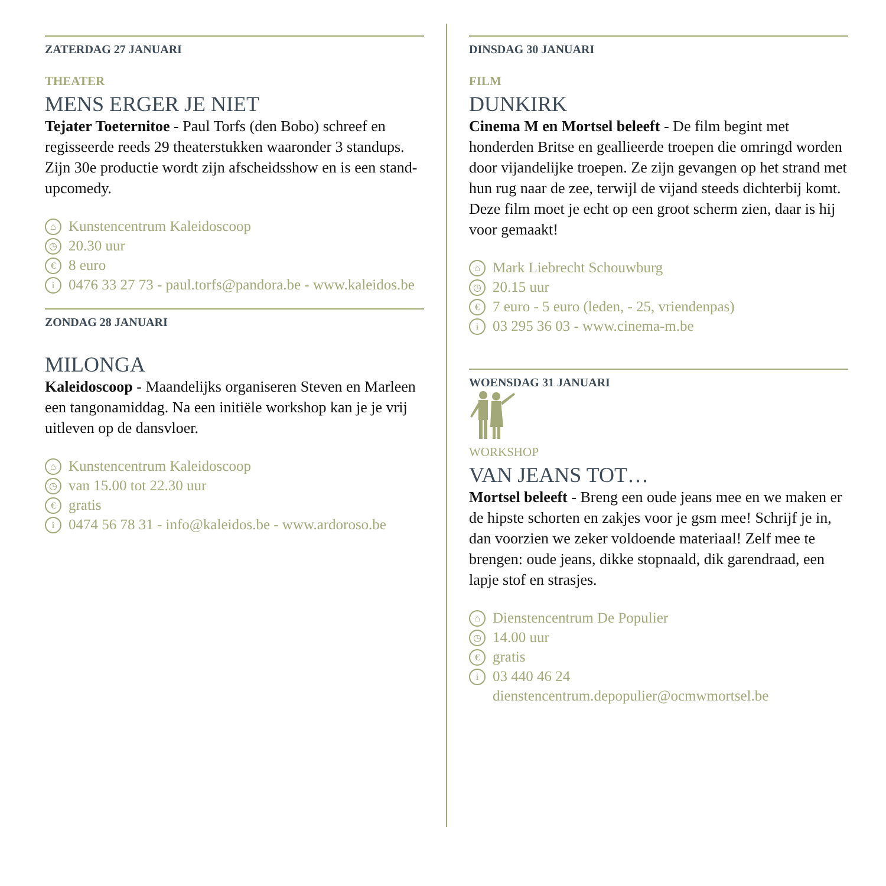ZATERDAG 27 JANUARI
THEATER
MENS ERGER JE NIET
Tejater Toeternitoe - Paul Torfs (den Bobo) schreef en regisseerde reeds 29 theaterstukken waaronder 3 standups. Zijn 30e productie wordt zijn afscheidsshow en is een stand-upcomedy.
⌂ Kunstencentrum Kaleidoscoop
◷ 20.30 uur
€ 8 euro
i 0476 33 27 73 - paul.torfs@pandora.be - www.kaleidos.be
ZONDAG 28 JANUARI
MILONGA
Kaleidoscoop - Maandelijks organiseren Steven en Marleen een tangonamiddag. Na een initiële workshop kan je je vrij uitleven op de dansvloer.
⌂ Kunstencentrum Kaleidoscoop
◷ van 15.00 tot 22.30 uur
€ gratis
i 0474 56 78 31 - info@kaleidos.be - www.ardoroso.be
DINSDAG 30 JANUARI
FILM
DUNKIRK
Cinema M en Mortsel beleeft - De film begint met honderden Britse en geallieerde troepen die omringd worden door vijandelijke troepen. Ze zijn gevangen op het strand met hun rug naar de zee, terwijl de vijand steeds dichterbij komt. Deze film moet je echt op een groot scherm zien, daar is hij voor gemaakt!
⌂ Mark Liebrecht Schouwburg
◷ 20.15 uur
€ 7 euro - 5 euro (leden, - 25, vriendenpas)
i 03 295 36 03 - www.cinema-m.be
WOENSDAG 31 JANUARI
WORKSHOP
VAN JEANS TOT…
Mortsel beleeft - Breng een oude jeans mee en we maken er de hipste schorten en zakjes voor je gsm mee! Schrijf je in, dan voorzien we zeker voldoende materiaal! Zelf mee te brengen: oude jeans, dikke stopnaald, dik garendraad, een lapje stof en strasjes.
⌂ Dienstencentrum De Populier
◷ 14.00 uur
€ gratis
i 03 440 46 24
dienstencentrum.depopulier@ocmwmortsel.be